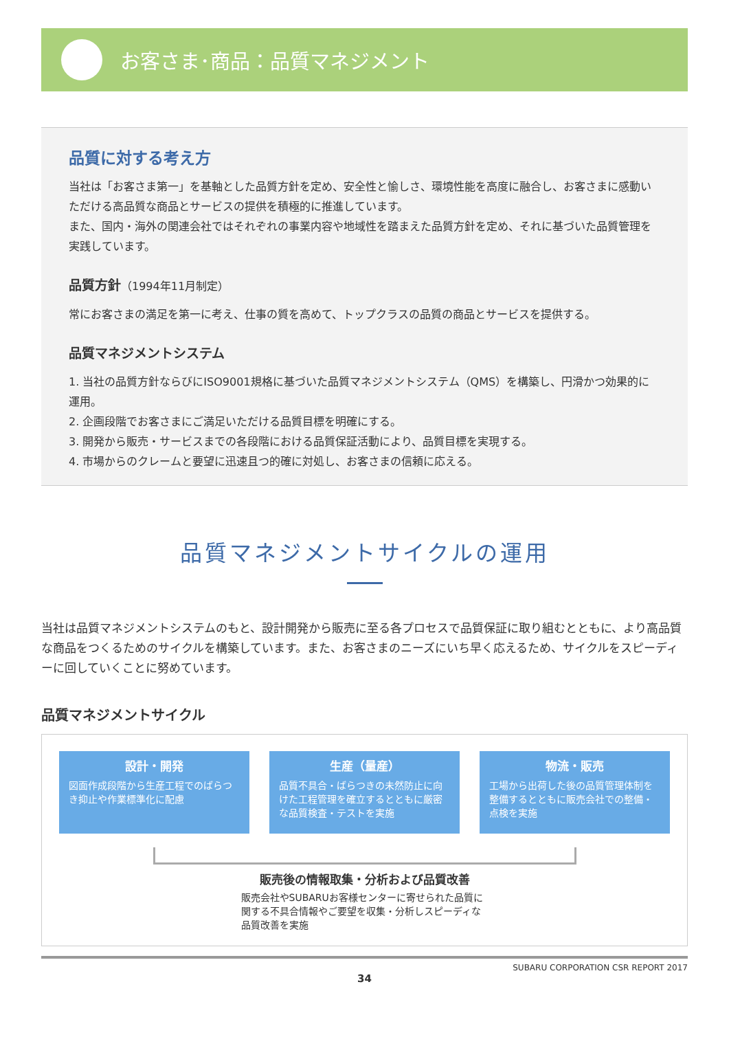お客さま･商品：品質マネジメント
品質に対する考え方
当社は「お客さま第一」を基軸とした品質方針を定め、安全性と愉しさ、環境性能を高度に融合し、お客さまに感動いただける高品質な商品とサービスの提供を積極的に推進しています。
また、国内・海外の関連会社ではそれぞれの事業内容や地域性を踏まえた品質方針を定め、それに基づいた品質管理を実践しています。
品質方針（1994年11月制定）
常にお客さまの満足を第一に考え、仕事の質を高めて、トップクラスの品質の商品とサービスを提供する。
品質マネジメントシステム
1. 当社の品質方針ならびにISO9001規格に基づいた品質マネジメントシステム（QMS）を構築し、円滑かつ効果的に運用。
2. 企画段階でお客さまにご満足いただける品質目標を明確にする。
3. 開発から販売・サービスまでの各段階における品質保証活動により、品質目標を実現する。
4. 市場からのクレームと要望に迅速且つ的確に対処し、お客さまの信頼に応える。
品質マネジメントサイクルの運用
当社は品質マネジメントシステムのもと、設計開発から販売に至る各プロセスで品質保証に取り組むとともに、より高品質な商品をつくるためのサイクルを構築しています。また、お客さまのニーズにいち早く応えるため、サイクルをスピーディーに回していくことに努めています。
品質マネジメントサイクル
設計・開発
図面作成段階から生産工程でのばらつき抑止や作業標準化に配慮
生産（量産）
品質不具合・ばらつきの未然防止に向けた工程管理を確立するとともに厳密な品質検査・テストを実施
物流・販売
工場から出荷した後の品質管理体制を整備するとともに販売会社での整備・点検を実施
販売後の情報取集・分析および品質改善
販売会社やSUBARUお客様センターに寄せられた品質に関する不具合情報やご要望を収集・分析しスピーディな品質改善を実施
SUBARU CORPORATION CSR REPORT 2017
34